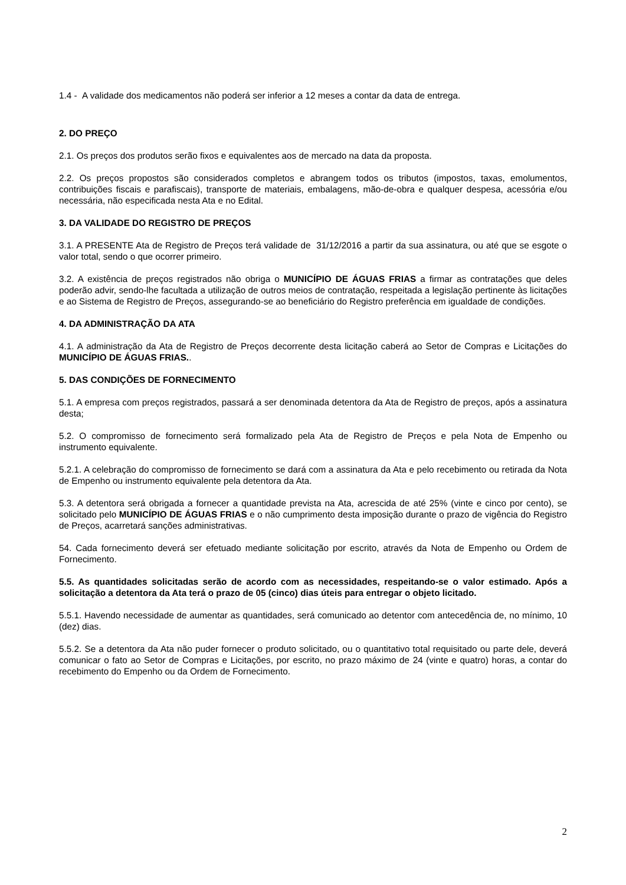1.4 - A validade dos medicamentos não poderá ser inferior a 12 meses a contar da data de entrega.
2. DO PREÇO
2.1. Os preços dos produtos serão fixos e equivalentes aos de mercado na data da proposta.
2.2. Os preços propostos são considerados completos e abrangem todos os tributos (impostos, taxas, emolumentos, contribuições fiscais e parafiscais), transporte de materiais, embalagens, mão-de-obra e qualquer despesa, acessória e/ou necessária, não especificada nesta Ata e no Edital.
3. DA VALIDADE DO REGISTRO DE PREÇOS
3.1. A PRESENTE Ata de Registro de Preços terá validade de 31/12/2016 a partir da sua assinatura, ou até que se esgote o valor total, sendo o que ocorrer primeiro.
3.2. A existência de preços registrados não obriga o MUNICÍPIO DE ÁGUAS FRIAS a firmar as contratações que deles poderão advir, sendo-lhe facultada a utilização de outros meios de contratação, respeitada a legislação pertinente às licitações e ao Sistema de Registro de Preços, assegurando-se ao beneficiário do Registro preferência em igualdade de condições.
4. DA ADMINISTRAÇÃO DA ATA
4.1. A administração da Ata de Registro de Preços decorrente desta licitação caberá ao Setor de Compras e Licitações do MUNICÍPIO DE ÁGUAS FRIAS..
5. DAS CONDIÇÕES DE FORNECIMENTO
5.1. A empresa com preços registrados, passará a ser denominada detentora da Ata de Registro de preços, após a assinatura desta;
5.2. O compromisso de fornecimento será formalizado pela Ata de Registro de Preços e pela Nota de Empenho ou instrumento equivalente.
5.2.1. A celebração do compromisso de fornecimento se dará com a assinatura da Ata e pelo recebimento ou retirada da Nota de Empenho ou instrumento equivalente pela detentora da Ata.
5.3. A detentora será obrigada a fornecer a quantidade prevista na Ata, acrescida de até 25% (vinte e cinco por cento), se solicitado pelo MUNICÍPIO DE ÁGUAS FRIAS e o não cumprimento desta imposição durante o prazo de vigência do Registro de Preços, acarretará sanções administrativas.
54. Cada fornecimento deverá ser efetuado mediante solicitação por escrito, através da Nota de Empenho ou Ordem de Fornecimento.
5.5. As quantidades solicitadas serão de acordo com as necessidades, respeitando-se o valor estimado. Após a solicitação a detentora da Ata terá o prazo de 05 (cinco) dias úteis para entregar o objeto licitado.
5.5.1. Havendo necessidade de aumentar as quantidades, será comunicado ao detentor com antecedência de, no mínimo, 10 (dez) dias.
5.5.2. Se a detentora da Ata não puder fornecer o produto solicitado, ou o quantitativo total requisitado ou parte dele, deverá comunicar o fato ao Setor de Compras e Licitações, por escrito, no prazo máximo de 24 (vinte e quatro) horas, a contar do recebimento do Empenho ou da Ordem de Fornecimento.
2